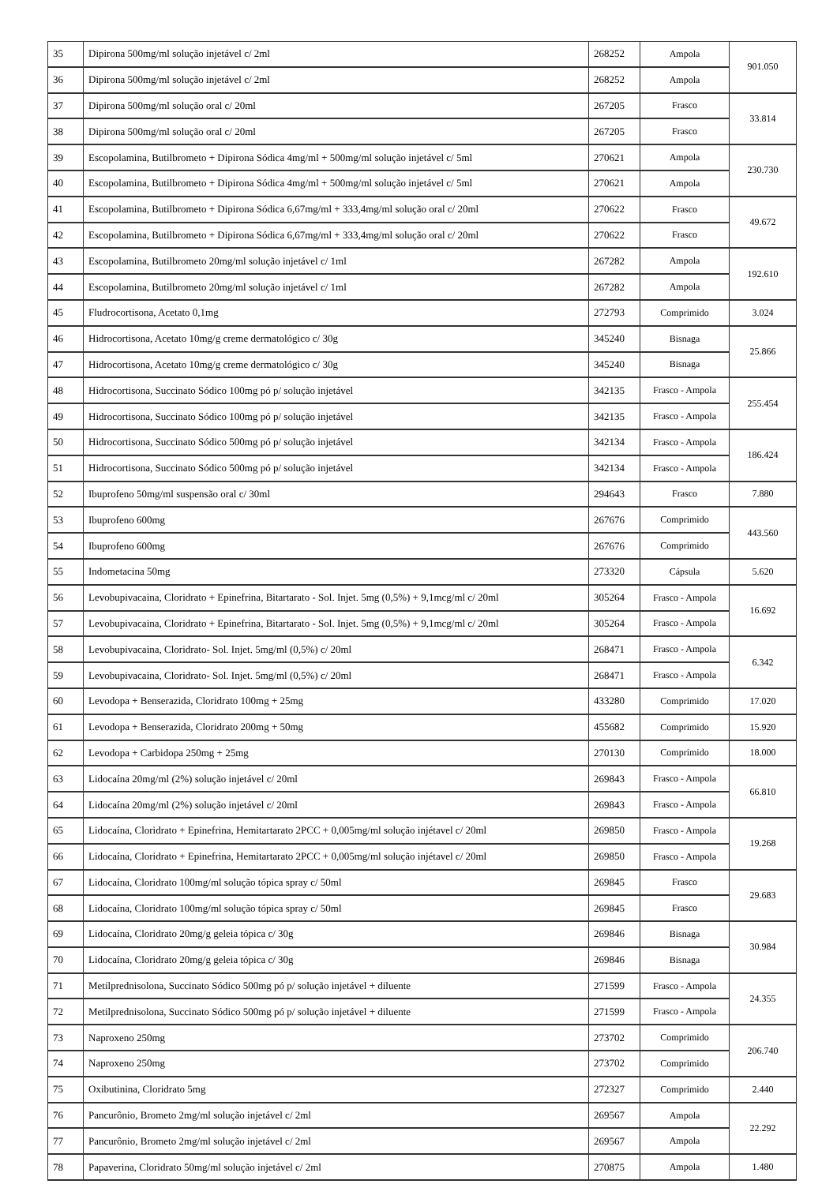| 35 | Dipirona 500mg/ml solução injetável c/ 2ml | 268252 | Ampola | 901.050 |
| 36 | Dipirona 500mg/ml solução injetável c/ 2ml | 268252 | Ampola | |
| 37 | Dipirona 500mg/ml solução oral c/ 20ml | 267205 | Frasco | 33.814 |
| 38 | Dipirona 500mg/ml solução oral c/ 20ml | 267205 | Frasco | |
| 39 | Escopolamina, Butilbrometo + Dipirona Sódica 4mg/ml + 500mg/ml solução injetável c/ 5ml | 270621 | Ampola | 230.730 |
| 40 | Escopolamina, Butilbrometo + Dipirona Sódica 4mg/ml + 500mg/ml solução injetável c/ 5ml | 270621 | Ampola | |
| 41 | Escopolamina, Butilbrometo + Dipirona Sódica 6,67mg/ml + 333,4mg/ml solução oral c/ 20ml | 270622 | Frasco | 49.672 |
| 42 | Escopolamina, Butilbrometo + Dipirona Sódica 6,67mg/ml + 333,4mg/ml solução oral c/ 20ml | 270622 | Frasco | |
| 43 | Escopolamina, Butilbrometo 20mg/ml solução injetável c/ 1ml | 267282 | Ampola | 192.610 |
| 44 | Escopolamina, Butilbrometo 20mg/ml solução injetável c/ 1ml | 267282 | Ampola | |
| 45 | Fludrocortisona, Acetato 0,1mg | 272793 | Comprimido | 3.024 |
| 46 | Hidrocortisona, Acetato 10mg/g creme dermatológico c/ 30g | 345240 | Bisnaga | 25.866 |
| 47 | Hidrocortisona, Acetato 10mg/g creme dermatológico c/ 30g | 345240 | Bisnaga | |
| 48 | Hidrocortisona, Succinato Sódico 100mg pó p/ solução injetável | 342135 | Frasco - Ampola | 255.454 |
| 49 | Hidrocortisona, Succinato Sódico 100mg pó p/ solução injetável | 342135 | Frasco - Ampola | |
| 50 | Hidrocortisona, Succinato Sódico 500mg pó p/ solução injetável | 342134 | Frasco - Ampola | 186.424 |
| 51 | Hidrocortisona, Succinato Sódico 500mg pó p/ solução injetável | 342134 | Frasco - Ampola | |
| 52 | Ibuprofeno 50mg/ml suspensão oral c/ 30ml | 294643 | Frasco | 7.880 |
| 53 | Ibuprofeno 600mg | 267676 | Comprimido | 443.560 |
| 54 | Ibuprofeno 600mg | 267676 | Comprimido | |
| 55 | Indometacina 50mg | 273320 | Cápsula | 5.620 |
| 56 | Levobupivacaina, Cloridrato + Epinefrina, Bitartarato - Sol. Injet. 5mg (0,5%) + 9,1mcg/ml c/ 20ml | 305264 | Frasco - Ampola | 16.692 |
| 57 | Levobupivacaina, Cloridrato + Epinefrina, Bitartarato - Sol. Injet. 5mg (0,5%) + 9,1mcg/ml c/ 20ml | 305264 | Frasco - Ampola | |
| 58 | Levobupivacaina, Cloridrato- Sol. Injet. 5mg/ml (0,5%) c/ 20ml | 268471 | Frasco - Ampola | 6.342 |
| 59 | Levobupivacaina, Cloridrato- Sol. Injet. 5mg/ml (0,5%) c/ 20ml | 268471 | Frasco - Ampola | |
| 60 | Levodopa + Benserazida, Cloridrato 100mg + 25mg | 433280 | Comprimido | 17.020 |
| 61 | Levodopa + Benserazida, Cloridrato 200mg + 50mg | 455682 | Comprimido | 15.920 |
| 62 | Levodopa + Carbidopa 250mg + 25mg | 270130 | Comprimido | 18.000 |
| 63 | Lidocaína 20mg/ml (2%) solução injetável c/ 20ml | 269843 | Frasco - Ampola | 66.810 |
| 64 | Lidocaína 20mg/ml (2%) solução injetável c/ 20ml | 269843 | Frasco - Ampola | |
| 65 | Lidocaína, Cloridrato + Epinefrina, Hemitartarato 2PCC + 0,005mg/ml solução injétavel c/ 20ml | 269850 | Frasco - Ampola | 19.268 |
| 66 | Lidocaína, Cloridrato + Epinefrina, Hemitartarato 2PCC + 0,005mg/ml solução injétavel c/ 20ml | 269850 | Frasco - Ampola | |
| 67 | Lidocaína, Cloridrato 100mg/ml solução tópica spray c/ 50ml | 269845 | Frasco | 29.683 |
| 68 | Lidocaína, Cloridrato 100mg/ml solução tópica spray c/ 50ml | 269845 | Frasco | |
| 69 | Lidocaína, Cloridrato 20mg/g geleia tópica c/ 30g | 269846 | Bisnaga | 30.984 |
| 70 | Lidocaína, Cloridrato 20mg/g geleia tópica c/ 30g | 269846 | Bisnaga | |
| 71 | Metilprednisolona, Succinato Sódico 500mg pó p/ solução injetável + diluente | 271599 | Frasco - Ampola | 24.355 |
| 72 | Metilprednisolona, Succinato Sódico 500mg pó p/ solução injetável + diluente | 271599 | Frasco - Ampola | |
| 73 | Naproxeno 250mg | 273702 | Comprimido | 206.740 |
| 74 | Naproxeno 250mg | 273702 | Comprimido | |
| 75 | Oxibutinina, Cloridrato 5mg | 272327 | Comprimido | 2.440 |
| 76 | Pancurônio, Brometo 2mg/ml solução injetável c/ 2ml | 269567 | Ampola | 22.292 |
| 77 | Pancurônio, Brometo 2mg/ml solução injetável c/ 2ml | 269567 | Ampola | |
| 78 | Papaverina, Cloridrato 50mg/ml solução injetável c/ 2ml | 270875 | Ampola | 1.480 |